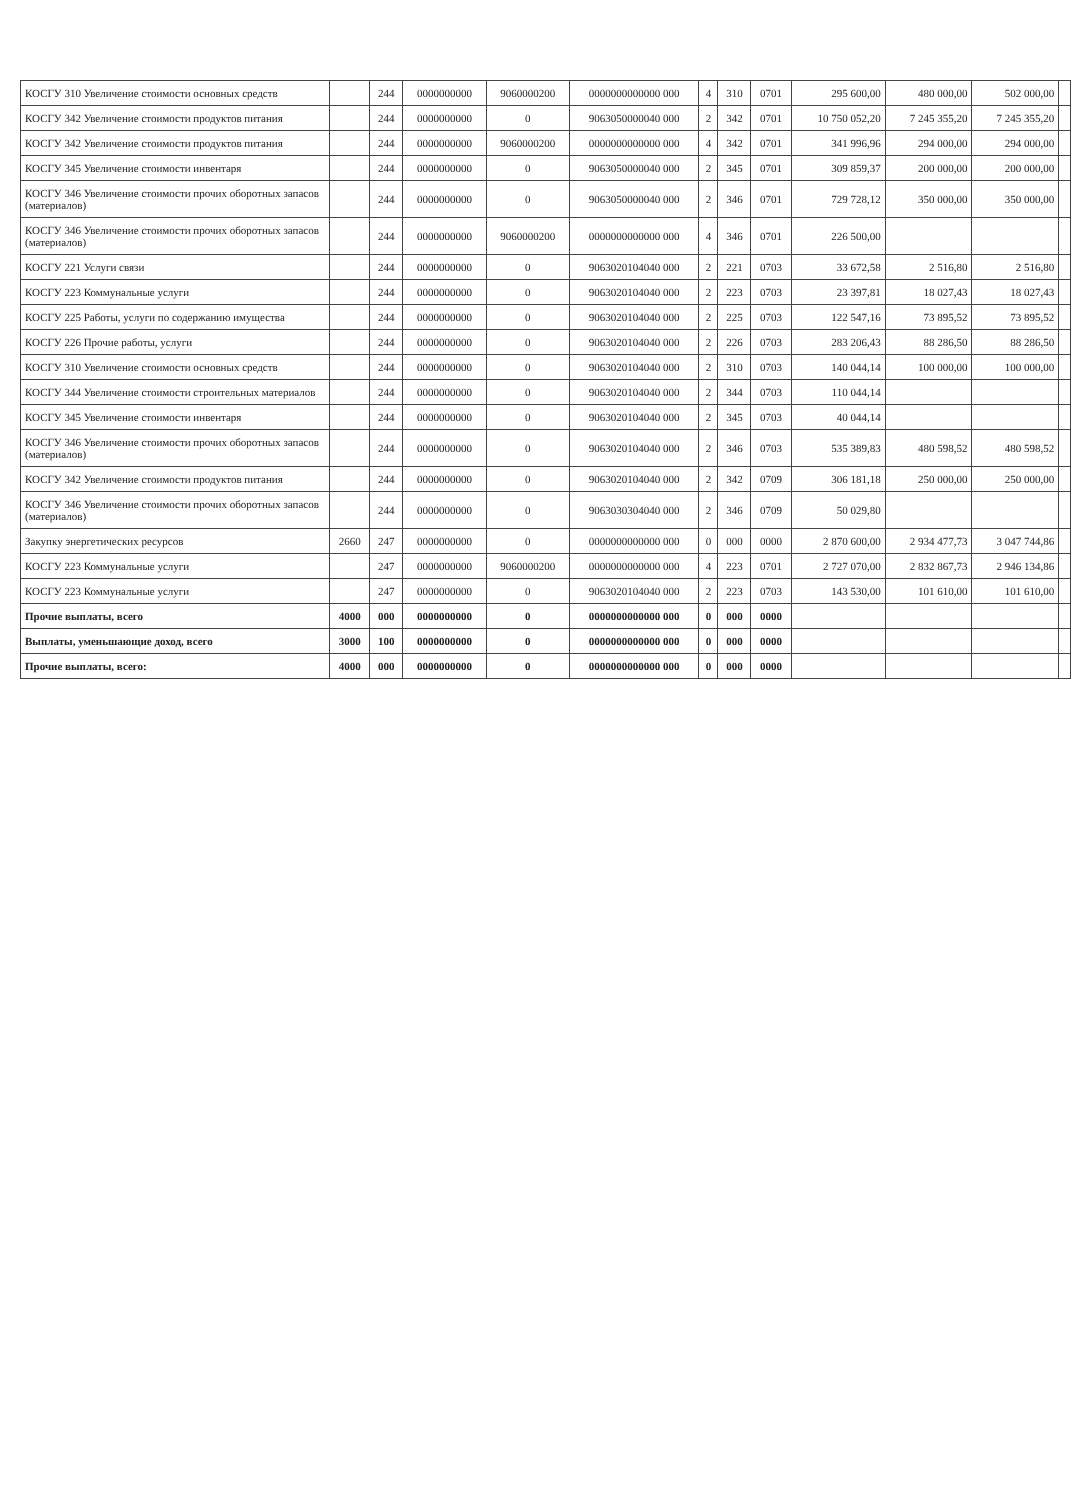| КОСГУ 310 Увеличение стоимости основных средств | | 244 | 0000000000 | 9060000200 | 0000000000000 000 | 4 | 310 | 0701 | 295 600,00 | 480 000,00 | 502 000,00 | |
| КОСГУ 342 Увеличение стоимости продуктов питания | | 244 | 0000000000 | 0 | 9063050000040 000 | 2 | 342 | 0701 | 10 750 052,20 | 7 245 355,20 | 7 245 355,20 | |
| КОСГУ 342 Увеличение стоимости продуктов питания | | 244 | 0000000000 | 9060000200 | 0000000000000 000 | 4 | 342 | 0701 | 341 996,96 | 294 000,00 | 294 000,00 | |
| КОСГУ 345 Увеличение стоимости инвентаря | | 244 | 0000000000 | 0 | 9063050000040 000 | 2 | 345 | 0701 | 309 859,37 | 200 000,00 | 200 000,00 | |
| КОСГУ 346 Увеличение стоимости прочих оборотных запасов (материалов) | | 244 | 0000000000 | 0 | 9063050000040 000 | 2 | 346 | 0701 | 729 728,12 | 350 000,00 | 350 000,00 | |
| КОСГУ 346 Увеличение стоимости прочих оборотных запасов (материалов) | | 244 | 0000000000 | 9060000200 | 0000000000000 000 | 4 | 346 | 0701 | 226 500,00 | | | |
| КОСГУ 221 Услуги связи | | 244 | 0000000000 | 0 | 9063020104040 000 | 2 | 221 | 0703 | 33 672,58 | 2 516,80 | 2 516,80 | |
| КОСГУ 223 Коммунальные услуги | | 244 | 0000000000 | 0 | 9063020104040 000 | 2 | 223 | 0703 | 23 397,81 | 18 027,43 | 18 027,43 | |
| КОСГУ 225 Работы, услуги по содержанию имущества | | 244 | 0000000000 | 0 | 9063020104040 000 | 2 | 225 | 0703 | 122 547,16 | 73 895,52 | 73 895,52 | |
| КОСГУ 226 Прочие работы, услуги | | 244 | 0000000000 | 0 | 9063020104040 000 | 2 | 226 | 0703 | 283 206,43 | 88 286,50 | 88 286,50 | |
| КОСГУ 310 Увеличение стоимости основных средств | | 244 | 0000000000 | 0 | 9063020104040 000 | 2 | 310 | 0703 | 140 044,14 | 100 000,00 | 100 000,00 | |
| КОСГУ 344 Увеличение стоимости строительных материалов | | 244 | 0000000000 | 0 | 9063020104040 000 | 2 | 344 | 0703 | 110 044,14 | | | |
| КОСГУ 345 Увеличение стоимости инвентаря | | 244 | 0000000000 | 0 | 9063020104040 000 | 2 | 345 | 0703 | 40 044,14 | | | |
| КОСГУ 346 Увеличение стоимости прочих оборотных запасов (материалов) | | 244 | 0000000000 | 0 | 9063020104040 000 | 2 | 346 | 0703 | 535 389,83 | 480 598,52 | 480 598,52 | |
| КОСГУ 342 Увеличение стоимости продуктов питания | | 244 | 0000000000 | 0 | 9063020104040 000 | 2 | 342 | 0709 | 306 181,18 | 250 000,00 | 250 000,00 | |
| КОСГУ 346 Увеличение стоимости прочих оборотных запасов (материалов) | | 244 | 0000000000 | 0 | 9063030304040 000 | 2 | 346 | 0709 | 50 029,80 | | | |
| Закупку энергетических ресурсов | 2660 | 247 | 0000000000 | 0 | 0000000000000 000 | 0 | 000 | 0000 | 2 870 600,00 | 2 934 477,73 | 3 047 744,86 | |
| КОСГУ 223 Коммунальные услуги | | 247 | 0000000000 | 9060000200 | 0000000000000 000 | 4 | 223 | 0701 | 2 727 070,00 | 2 832 867,73 | 2 946 134,86 | |
| КОСГУ 223 Коммунальные услуги | | 247 | 0000000000 | 0 | 9063020104040 000 | 2 | 223 | 0703 | 143 530,00 | 101 610,00 | 101 610,00 | |
| Прочие выплаты, всего | 4000 | 000 | 0000000000 | 0 | 0000000000000 000 | 0 | 000 | 0000 | | | | |
| Выплаты, уменьшающие доход, всего | 3000 | 100 | 0000000000 | 0 | 0000000000000 000 | 0 | 000 | 0000 | | | | |
| Прочие выплаты, всего: | 4000 | 000 | 0000000000 | 0 | 0000000000000 000 | 0 | 000 | 0000 | | | | |